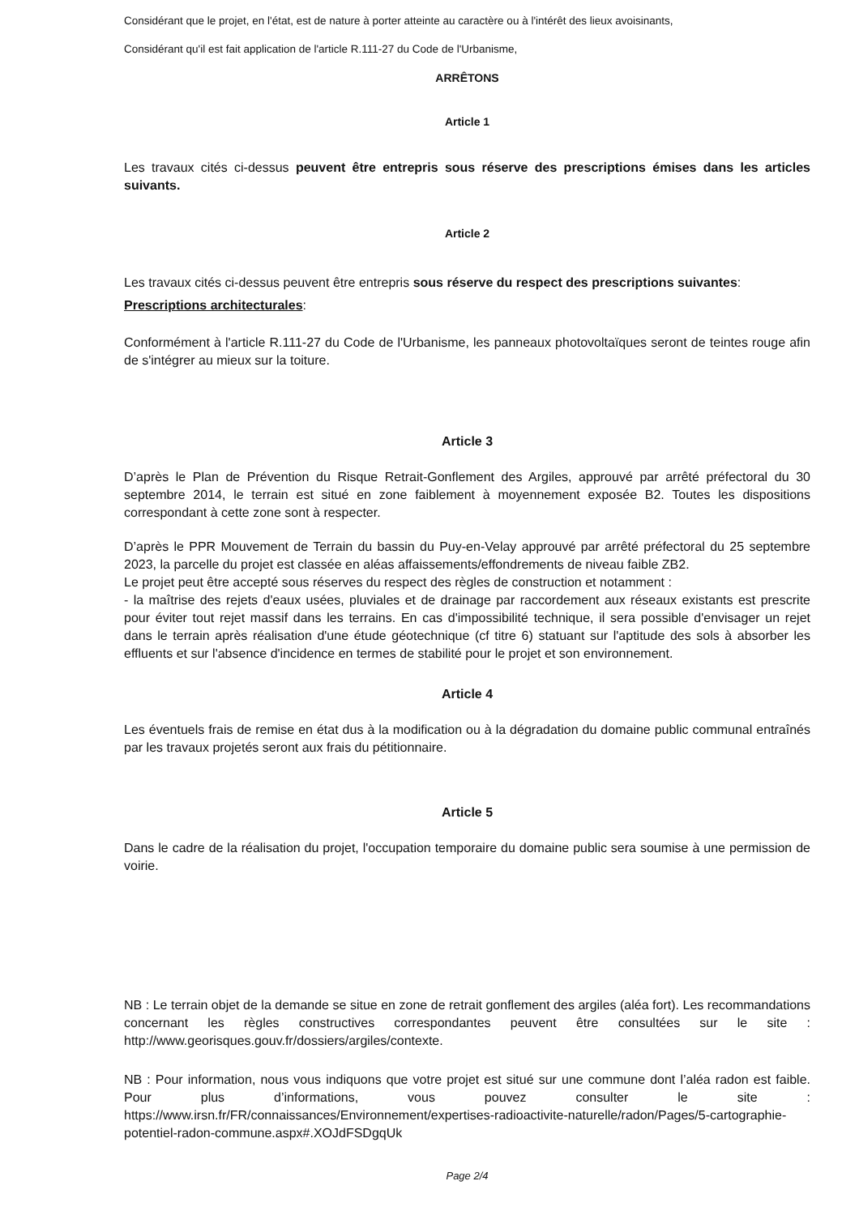Considérant que le projet, en l'état, est de nature à porter atteinte au caractère ou à l'intérêt des lieux avoisinants,
Considérant qu'il est fait application de l'article R.111-27 du Code de l'Urbanisme,
ARRÊTONS
Article 1
Les travaux cités ci-dessus peuvent être entrepris sous réserve des prescriptions émises dans les articles suivants.
Article 2
Les travaux cités ci-dessus peuvent être entrepris sous réserve du respect des prescriptions suivantes:
Prescriptions architecturales:
Conformément à l'article R.111-27 du Code de l'Urbanisme, les panneaux photovoltaïques seront de teintes rouge afin de s'intégrer au mieux sur la toiture.
Article 3
D’après le Plan de Prévention du Risque Retrait-Gonflement des Argiles, approuvé par arrêté préfectoral du 30 septembre 2014, le terrain est situé en zone faiblement à moyennement exposée B2. Toutes les dispositions correspondant à cette zone sont à respecter.
D’après le PPR Mouvement de Terrain du bassin du Puy-en-Velay approuvé par arrêté préfectoral du 25 septembre 2023, la parcelle du projet est classée en aléas affaissements/effondrements de niveau faible ZB2.
Le projet peut être accepté sous réserves du respect des règles de construction et notamment :
- la maîtrise des rejets d'eaux usées, pluviales et de drainage par raccordement aux réseaux existants est prescrite pour éviter tout rejet massif dans les terrains. En cas d'impossibilité technique, il sera possible d'envisager un rejet dans le terrain après réalisation d'une étude géotechnique (cf titre 6) statuant sur l'aptitude des sols à absorber les effluents et sur l'absence d'incidence en termes de stabilité pour le projet et son environnement.
Article 4
Les éventuels frais de remise en état dus à la modification ou à la dégradation du domaine public communal entraînés par les travaux projetés seront aux frais du pétitionnaire.
Article 5
Dans le cadre de la réalisation du projet, l'occupation temporaire du domaine public sera soumise à une permission de voirie.
NB : Le terrain objet de la demande se situe en zone de retrait gonflement des argiles (aléa fort). Les recommandations concernant les règles constructives correspondantes peuvent être consultées sur le site : http://www.georisques.gouv.fr/dossiers/argiles/contexte.
NB : Pour information, nous vous indiquons que votre projet est situé sur une commune dont l’aléa radon est faible. Pour plus d’informations, vous pouvez consulter le site : https://www.irsn.fr/FR/connaissances/Environnement/expertises-radioactivite-naturelle/radon/Pages/5-cartographie-potentiel-radon-commune.aspx#.XOJdFSDgqUk
Page 2/4